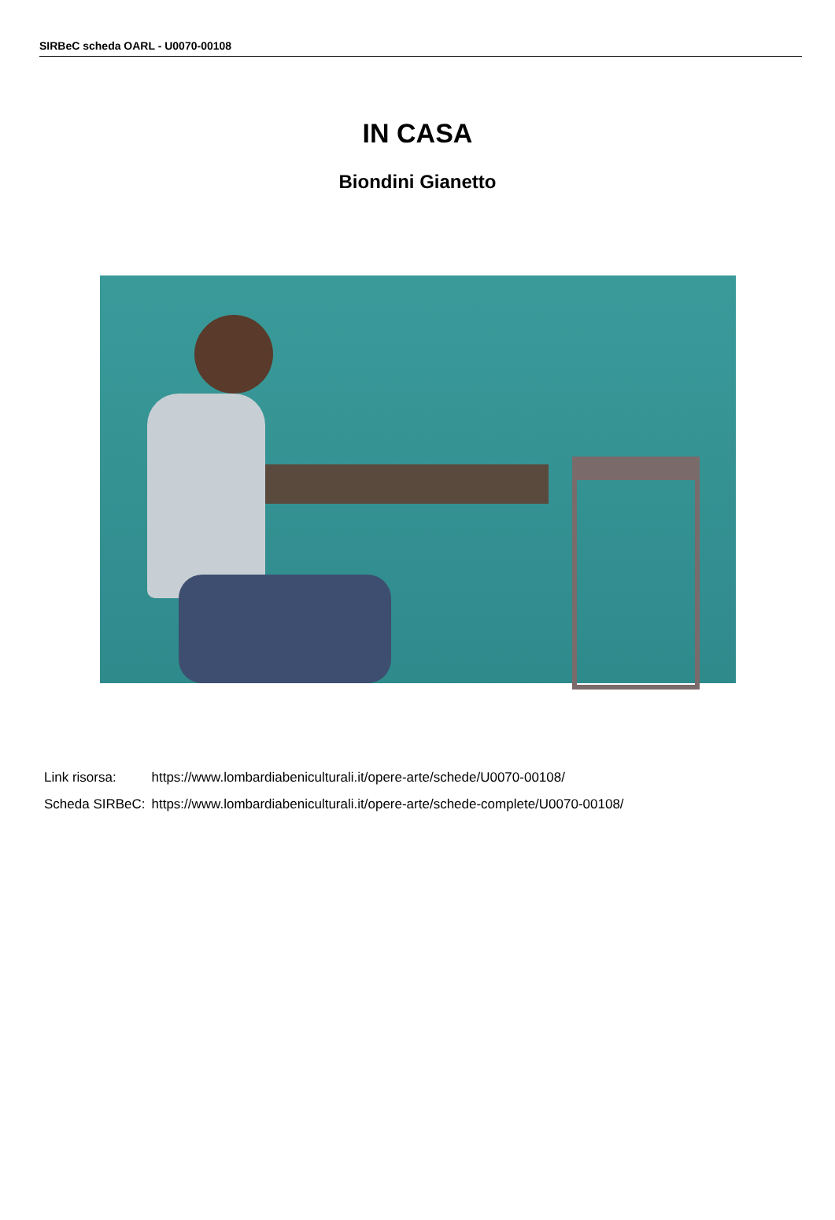SIRBeC scheda OARL - U0070-00108
IN CASA
Biondini Gianetto
| Link risorsa: | https://www.lombardiabeniculturali.it/opere-arte/schede/U0070-00108/ |
| Scheda SIRBeC: | https://www.lombardiabeniculturali.it/opere-arte/schede-complete/U0070-00108/ |